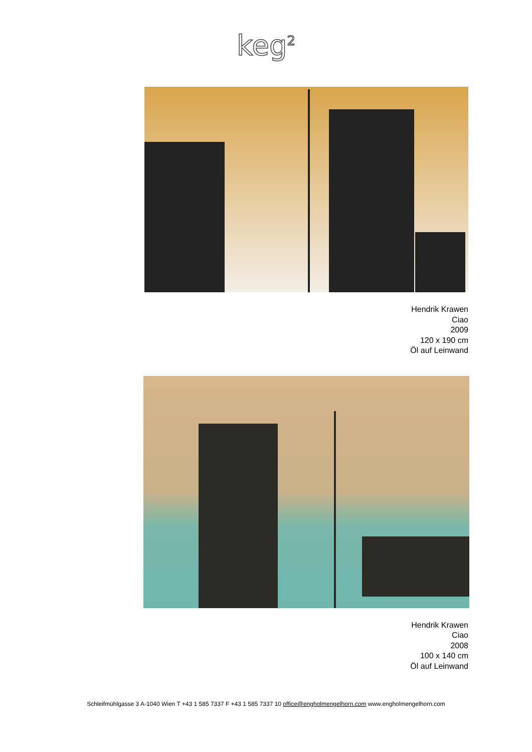keg<sup>2</sup>
Hendrik Krawen
Ciao
2009
120 x 190 cm
Öl auf Leinwand
Hendrik Krawen
Ciao
2008
100 x 140 cm
Öl auf Leinwand
Schleifmühlgasse 3 A-1040 Wien T +43 1 585 7337 F +43 1 585 7337 10 office@engholmengelhorn.com www.engholmengelhorn.com